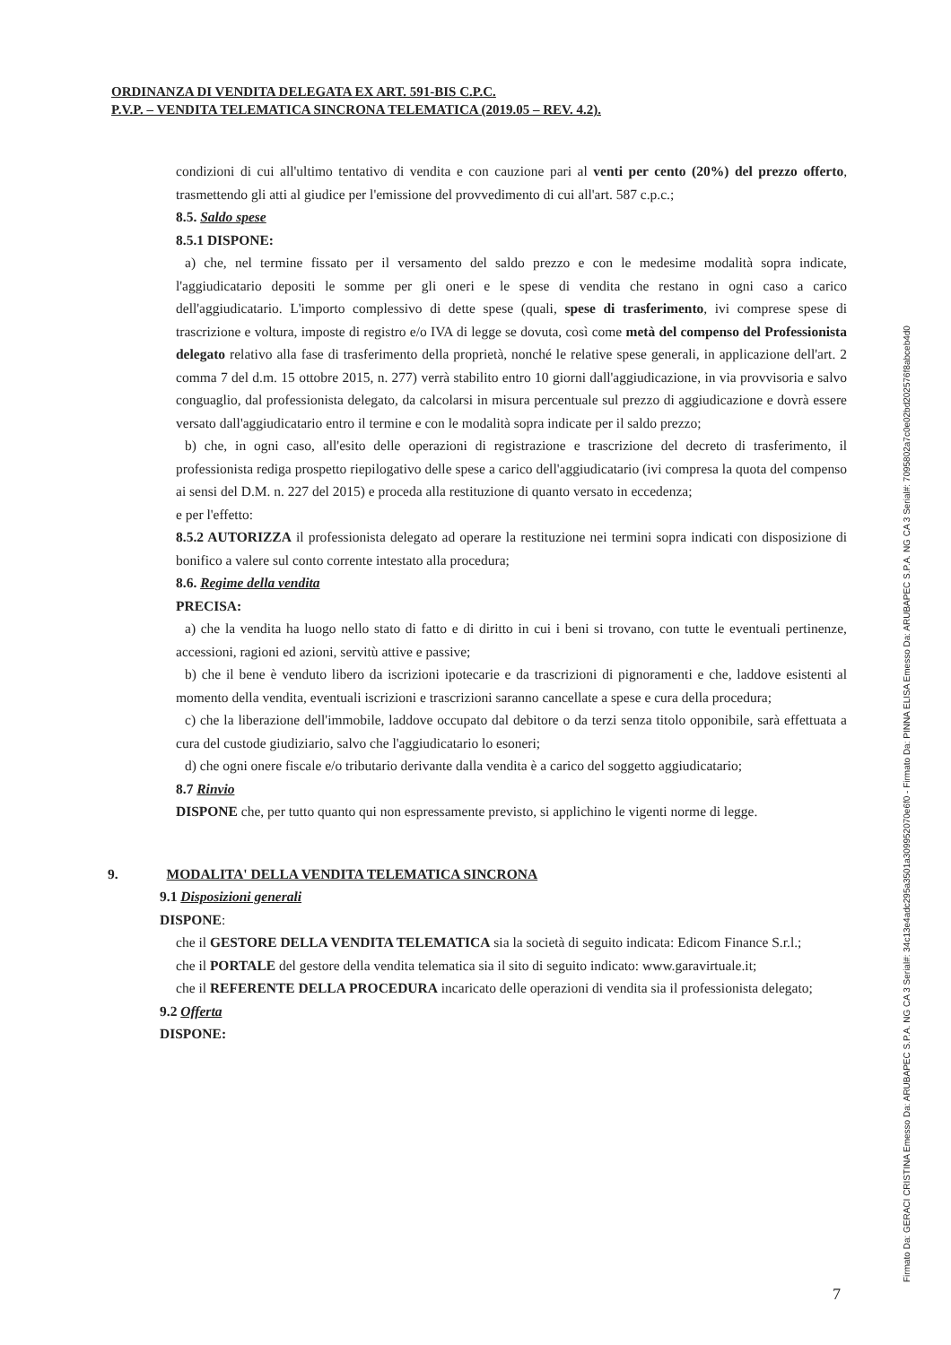ORDINANZA DI VENDITA DELEGATA EX ART. 591-BIS C.P.C.
P.V.P. – VENDITA TELEMATICA SINCRONA TELEMATICA (2019.05 – REV. 4.2).
condizioni di cui all'ultimo tentativo di vendita e con cauzione pari al venti per cento (20%) del prezzo offerto, trasmettendo gli atti al giudice per l'emissione del provvedimento di cui all'art. 587 c.p.c.;
8.5. Saldo spese
8.5.1 DISPONE:
a) che, nel termine fissato per il versamento del saldo prezzo e con le medesime modalità sopra indicate, l'aggiudicatario depositi le somme per gli oneri e le spese di vendita che restano in ogni caso a carico dell'aggiudicatario. L'importo complessivo di dette spese (quali, spese di trasferimento, ivi comprese spese di trascrizione e voltura, imposte di registro e/o IVA di legge se dovuta, così come metà del compenso del Professionista delegato relativo alla fase di trasferimento della proprietà, nonché le relative spese generali, in applicazione dell'art. 2 comma 7 del d.m. 15 ottobre 2015, n. 277) verrà stabilito entro 10 giorni dall'aggiudicazione, in via provvisoria e salvo conguaglio, dal professionista delegato, da calcolarsi in misura percentuale sul prezzo di aggiudicazione e dovrà essere versato dall'aggiudicatario entro il termine e con le modalità sopra indicate per il saldo prezzo;
b) che, in ogni caso, all'esito delle operazioni di registrazione e trascrizione del decreto di trasferimento, il professionista rediga prospetto riepilogativo delle spese a carico dell'aggiudicatario (ivi compresa la quota del compenso ai sensi del D.M. n. 227 del 2015) e proceda alla restituzione di quanto versato in eccedenza;
e per l'effetto:
8.5.2 AUTORIZZA il professionista delegato ad operare la restituzione nei termini sopra indicati con disposizione di bonifico a valere sul conto corrente intestato alla procedura;
8.6. Regime della vendita
PRECISA:
a) che la vendita ha luogo nello stato di fatto e di diritto in cui i beni si trovano, con tutte le eventuali pertinenze, accessioni, ragioni ed azioni, servitù attive e passive;
b) che il bene è venduto libero da iscrizioni ipotecarie e da trascrizioni di pignoramenti e che, laddove esistenti al momento della vendita, eventuali iscrizioni e trascrizioni saranno cancellate a spese e cura della procedura;
c) che la liberazione dell'immobile, laddove occupato dal debitore o da terzi senza titolo opponibile, sarà effettuata a cura del custode giudiziario, salvo che l'aggiudicatario lo esoneri;
d) che ogni onere fiscale e/o tributario derivante dalla vendita è a carico del soggetto aggiudicatario;
8.7 Rinvio
DISPONE che, per tutto quanto qui non espressamente previsto, si applichino le vigenti norme di legge.
9. MODALITA' DELLA VENDITA TELEMATICA SINCRONA
9.1 Disposizioni generali
DISPONE:
che il GESTORE DELLA VENDITA TELEMATICA sia la società di seguito indicata: Edicom Finance S.r.l.;
che il PORTALE del gestore della vendita telematica sia il sito di seguito indicato: www.garavirtuale.it;
che il REFERENTE DELLA PROCEDURA incaricato delle operazioni di vendita sia il professionista delegato;
9.2 Offerta
DISPONE:
Firmato Da: GERACI CRISTINA Emesso Da: ARUBAPEC S.P.A. NG CA 3 Serial#: 34c13e4adc295a3501a309952070e6f0 - Firmato Da: PINNA ELISA Emesso Da: ARUBAPEC S.P.A. NG CA 3 Serial#: 7095802a7c0e02bd202576f8abceb4d0
7